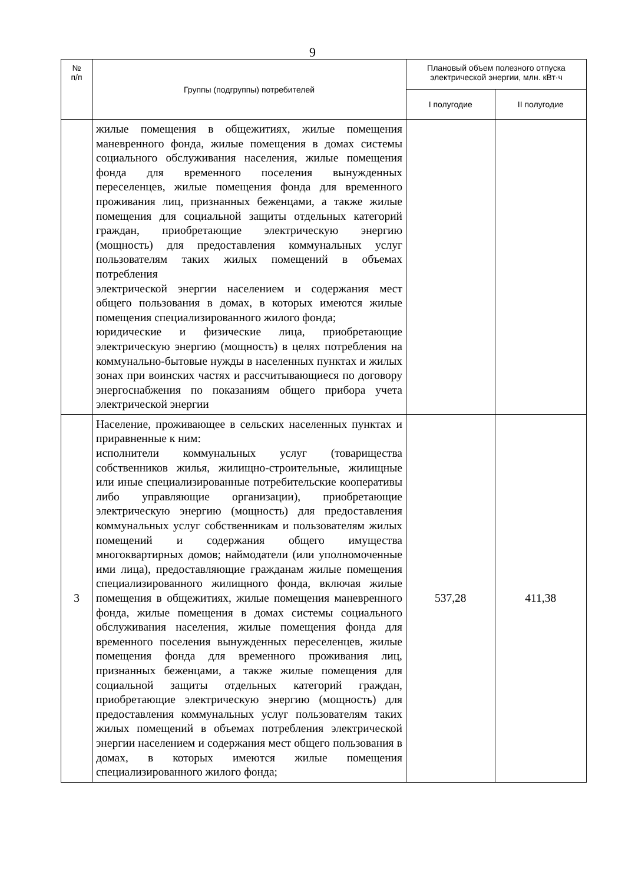9
| № п/п | Группы (подгруппы) потребителей | Плановый объем полезного отпуска электрической энергии, млн. кВт·ч | |
| --- | --- | --- | --- |
| | | I полугодие | II полугодие |
| | жилые помещения в общежитиях, жилые помещения маневренного фонда, жилые помещения в домах системы социального обслуживания населения, жилые помещения фонда для временного поселения вынужденных переселенцев, жилые помещения фонда для временного проживания лиц, признанных беженцами, а также жилые помещения для социальной защиты отдельных категорий граждан, приобретающие электрическую энергию (мощность) для предоставления коммунальных услуг пользователям таких жилых помещений в объемах потребления электрической энергии населением и содержания мест общего пользования в домах, в которых имеются жилые помещения специализированного жилого фонда; юридические и физические лица, приобретающие электрическую энергию (мощность) в целях потребления на коммунально-бытовые нужды в населенных пунктах и жилых зонах при воинских частях и рассчитывающиеся по договору энергоснабжения по показаниям общего прибора учета электрической энергии | | |
| 3 | Население, проживающее в сельских населенных пунктах и приравненные к ним: исполнители коммунальных услуг (товарищества собственников жилья, жилищно-строительные, жилищные или иные специализированные потребительские кооперативы либо управляющие организации), приобретающие электрическую энергию (мощность) для предоставления коммунальных услуг собственникам и пользователям жилых помещений и содержания общего имущества многоквартирных домов; наймодатели (или уполномоченные ими лица), предоставляющие гражданам жилые помещения специализированного жилищного фонда, включая жилые помещения в общежитиях, жилые помещения маневренного фонда, жилые помещения в домах системы социального обслуживания населения, жилые помещения фонда для временного поселения вынужденных переселенцев, жилые помещения фонда для временного проживания лиц, признанных беженцами, а также жилые помещения для социальной защиты отдельных категорий граждан, приобретающие электрическую энергию (мощность) для предоставления коммунальных услуг пользователям таких жилых помещений в объемах потребления электрической энергии населением и содержания мест общего пользования в домах, в которых имеются жилые помещения специализированного жилого фонда; | 537,28 | 411,38 |